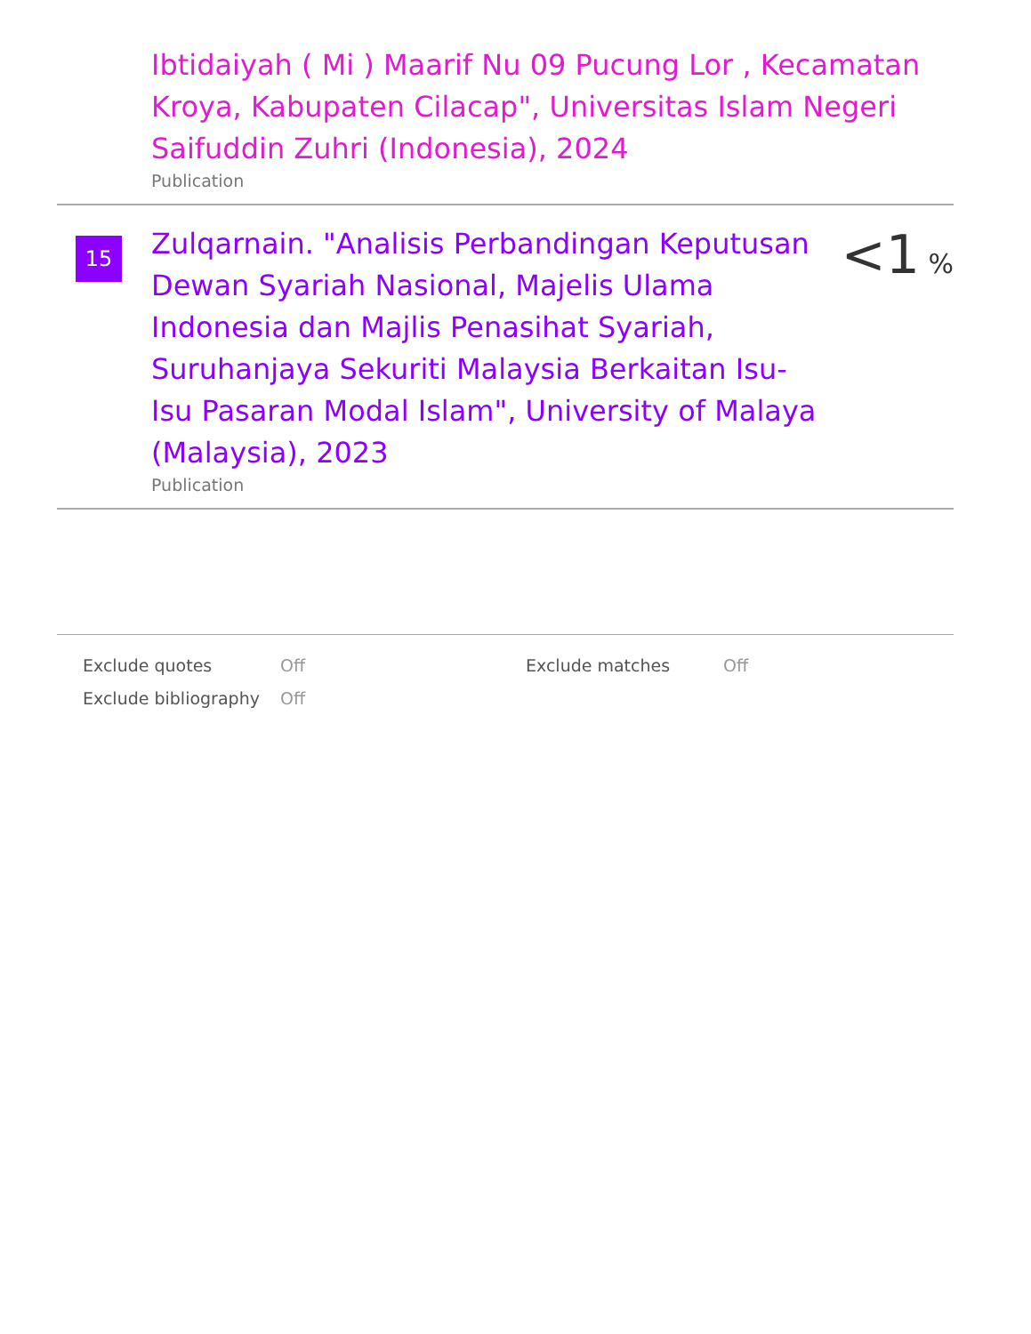Ibtidaiyah ( Mi ) Maarif Nu 09 Pucung Lor , Kecamatan Kroya, Kabupaten Cilacap", Universitas Islam Negeri Saifuddin Zuhri (Indonesia), 2024
Publication
15
Zulqarnain. "Analisis Perbandingan Keputusan Dewan Syariah Nasional, Majelis Ulama Indonesia dan Majlis Penasihat Syariah, Suruhanjaya Sekuriti Malaysia Berkaitan Isu-Isu Pasaran Modal Islam", University of Malaya (Malaysia), 2023
Publication
<1 %
Exclude quotes
Exclude bibliography
Off
Off
Exclude matches Off